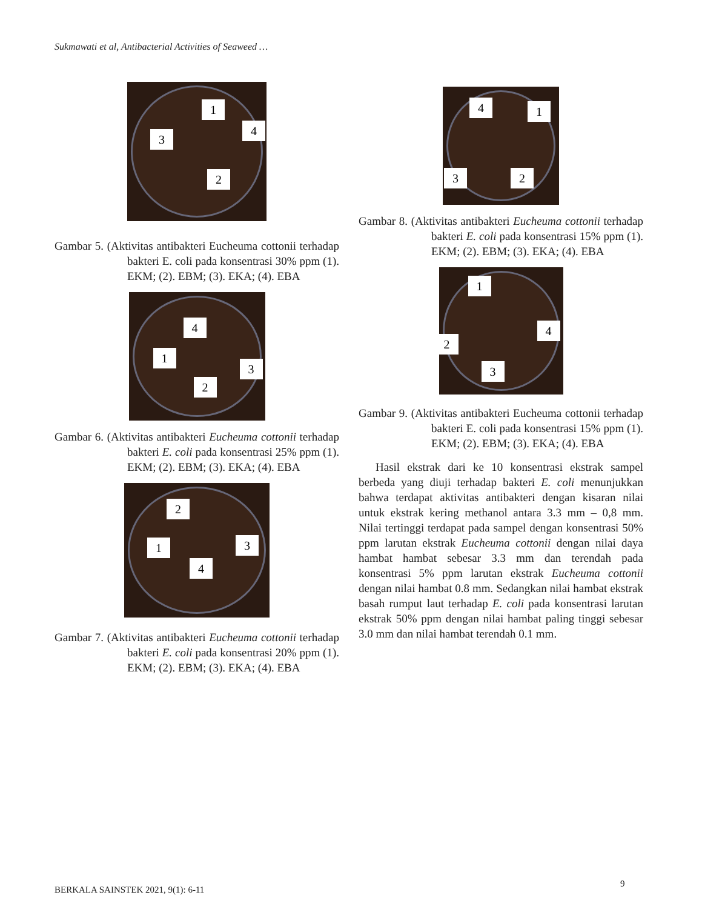Sukmawati et al, Antibacterial Activities of Seaweed …
1
3
4
2
Gambar 5. (Aktivitas antibakteri Eucheuma cottonii terhadap bakteri E. coli pada konsentrasi 30% ppm (1). EKM; (2). EBM; (3). EKA; (4). EBA
4
1
3
2
Gambar 6. (Aktivitas antibakteri Eucheuma cottonii terhadap bakteri E. coli pada konsentrasi 25% ppm (1). EKM; (2). EBM; (3). EKA; (4). EBA
2
1 3
4
Gambar 7. (Aktivitas antibakteri Eucheuma cottonii terhadap bakteri E. coli pada konsentrasi 20% ppm (1). EKM; (2). EBM; (3). EKA; (4). EBA
4 1
3 2
Gambar 8. (Aktivitas antibakteri Eucheuma cottonii terhadap bakteri E. coli pada konsentrasi 15% ppm (1). EKM; (2). EBM; (3). EKA; (4). EBA
1
4
2
3
Gambar 9. (Aktivitas antibakteri Eucheuma cottonii terhadap bakteri E. coli pada konsentrasi 15% ppm (1). EKM; (2). EBM; (3). EKA; (4). EBA
Hasil ekstrak dari ke 10 konsentrasi ekstrak sampel berbeda yang diuji terhadap bakteri E. coli menunjukkan bahwa terdapat aktivitas antibakteri dengan kisaran nilai untuk ekstrak kering methanol antara 3.3 mm – 0,8 mm. Nilai tertinggi terdapat pada sampel dengan konsentrasi 50% ppm larutan ekstrak Eucheuma cottonii dengan nilai daya hambat hambat sebesar 3.3 mm dan terendah pada konsentrasi 5% ppm larutan ekstrak Eucheuma cottonii dengan nilai hambat 0.8 mm. Sedangkan nilai hambat ekstrak basah rumput laut terhadap E. coli pada konsentrasi larutan ekstrak 50% ppm dengan nilai hambat paling tinggi sebesar 3.0 mm dan nilai hambat terendah 0.1 mm.
BERKALA SAINSTEK 2021, 9(1): 6-11
9